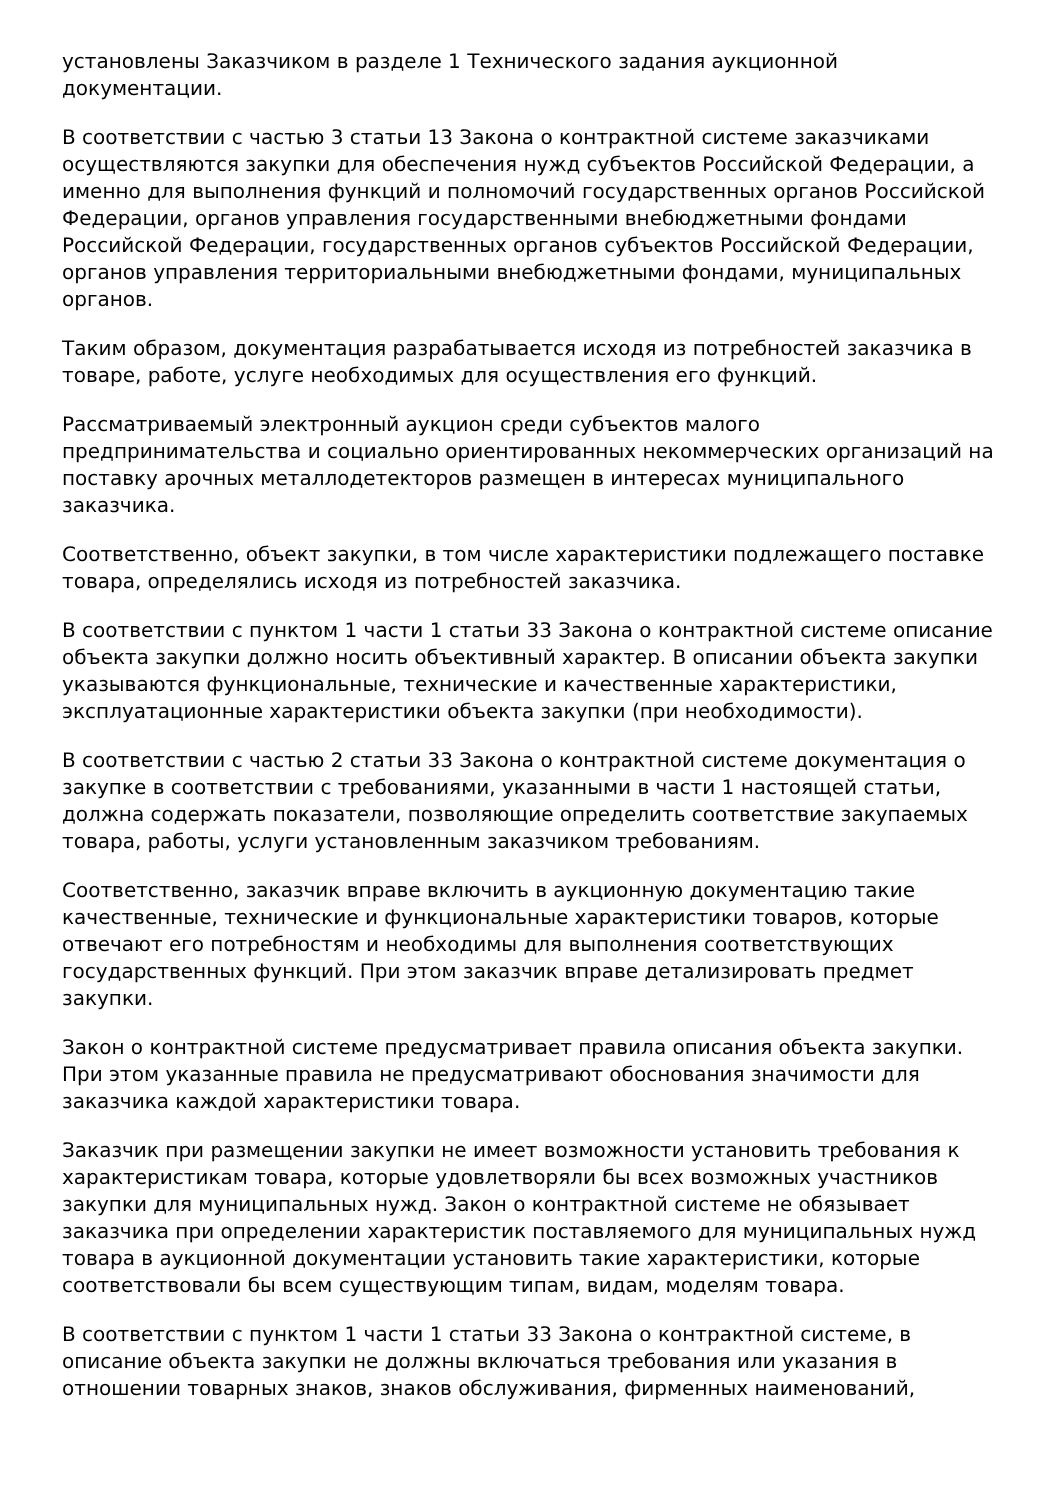установлены Заказчиком в разделе 1 Технического задания аукционной документации.
В соответствии с частью 3 статьи 13 Закона о контрактной системе заказчиками осуществляются закупки для обеспечения нужд субъектов Российской Федерации, а именно для выполнения функций и полномочий государственных органов Российской Федерации, органов управления государственными внебюджетными фондами Российской Федерации, государственных органов субъектов Российской Федерации, органов управления территориальными внебюджетными фондами, муниципальных органов.
Таким образом, документация разрабатывается исходя из потребностей заказчика в товаре, работе, услуге необходимых для осуществления его функций.
Рассматриваемый электронный аукцион среди субъектов малого предпринимательства и социально ориентированных некоммерческих организаций на поставку арочных металлодетекторов размещен в интересах муниципального заказчика.
Соответственно, объект закупки, в том числе характеристики подлежащего поставке товара, определялись исходя из потребностей заказчика.
В соответствии с пунктом 1 части 1 статьи 33 Закона о контрактной системе описание объекта закупки должно носить объективный характер. В описании объекта закупки указываются функциональные, технические и качественные характеристики, эксплуатационные характеристики объекта закупки (при необходимости).
В соответствии с частью 2 статьи 33 Закона о контрактной системе документация о закупке в соответствии с требованиями, указанными в части 1 настоящей статьи, должна содержать показатели, позволяющие определить соответствие закупаемых товара, работы, услуги установленным заказчиком требованиям.
Соответственно, заказчик вправе включить в аукционную документацию такие качественные, технические и функциональные характеристики товаров, которые отвечают его потребностям и необходимы для выполнения соответствующих государственных функций. При этом заказчик вправе детализировать предмет закупки.
Закон о контрактной системе предусматривает правила описания объекта закупки. При этом указанные правила не предусматривают обоснования значимости для заказчика каждой характеристики товара.
Заказчик при размещении закупки не имеет возможности установить требования к характеристикам товара, которые удовлетворяли бы всех возможных участников закупки для муниципальных нужд. Закон о контрактной системе не обязывает заказчика при определении характеристик поставляемого для муниципальных нужд товара в аукционной документации установить такие характеристики, которые соответствовали бы всем существующим типам, видам, моделям товара.
В соответствии с пунктом 1 части 1 статьи 33 Закона о контрактной системе, в описание объекта закупки не должны включаться требования или указания в отношении товарных знаков, знаков обслуживания, фирменных наименований,